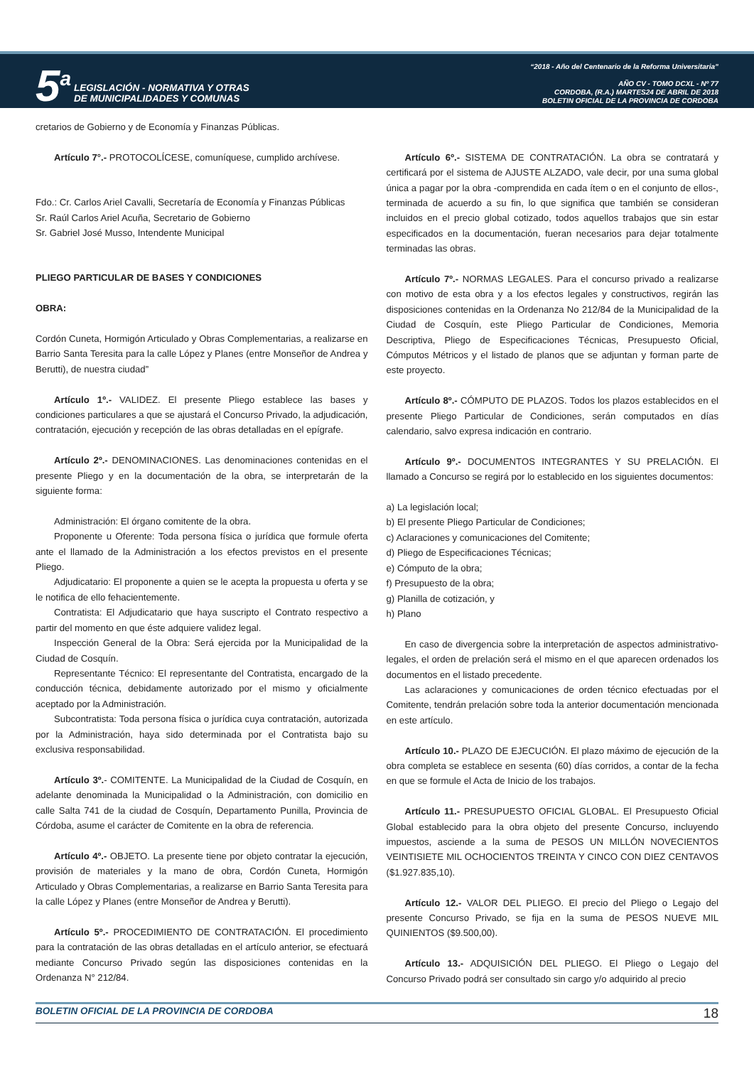5<sup>a</sup>
LEGISLACIÓN - NORMATIVA Y OTRAS
DE MUNICIPALIDADES Y COMUNAS
“2018 - Año del Centenario de la Reforma Universitaria”
AÑO CV - TOMO DCXL - Nº 77
CORDOBA, (R.A.) MARTES24 DE ABRIL DE 2018
BOLETIN OFICIAL DE LA PROVINCIA DE CORDOBA
cretarios de Gobierno y de Economía y Finanzas Públicas.
Artículo 7°.- PROTOCOLÍCESE, comuníquese, cumplido archívese.
Fdo.: Cr. Carlos Ariel Cavalli, Secretaría de Economía y Finanzas Públicas
Sr. Raúl Carlos Ariel Acuña, Secretario de Gobierno
Sr. Gabriel José Musso, Intendente Municipal
PLIEGO PARTICULAR DE BASES Y CONDICIONES
OBRA:
Cordón Cuneta, Hormigón Articulado y Obras Complementarias, a realizarse en Barrio Santa Teresita para la calle López y Planes (entre Monseñor de Andrea y Berutti), de nuestra ciudad”
Artículo 1º.- VALIDEZ. El presente Pliego establece las bases y condiciones particulares a que se ajustará el Concurso Privado, la adjudicación, contratación, ejecución y recepción de las obras detalladas en el epígrafe.
Artículo 2º.- DENOMINACIONES. Las denominaciones contenidas en el presente Pliego y en la documentación de la obra, se interpretarán de la siguiente forma:
Administración: El órgano comitente de la obra.
Proponente u Oferente: Toda persona física o jurídica que formule oferta ante el llamado de la Administración a los efectos previstos en el presente Pliego.
Adjudicatario: El proponente a quien se le acepta la propuesta u oferta y se le notifica de ello fehacientemente.
Contratista: El Adjudicatario que haya suscripto el Contrato respectivo a partir del momento en que éste adquiere validez legal.
Inspección General de la Obra: Será ejercida por la Municipalidad de la Ciudad de Cosquín.
Representante Técnico: El representante del Contratista, encargado de la conducción técnica, debidamente autorizado por el mismo y oficialmente aceptado por la Administración.
Subcontratista: Toda persona física o jurídica cuya contratación, autorizada por la Administración, haya sido determinada por el Contratista bajo su exclusiva responsabilidad.
Artículo 3º.- COMITENTE. La Municipalidad de la Ciudad de Cosquín, en adelante denominada la Municipalidad o la Administración, con domicilio en calle Salta 741 de la ciudad de Cosquín, Departamento Punilla, Provincia de Córdoba, asume el carácter de Comitente en la obra de referencia.
Artículo 4º.- OBJETO. La presente tiene por objeto contratar la ejecución, provisión de materiales y la mano de obra, Cordón Cuneta, Hormigón Articulado y Obras Complementarias, a realizarse en Barrio Santa Teresita para la calle López y Planes (entre Monseñor de Andrea y Berutti).
Artículo 5º.- PROCEDIMIENTO DE CONTRATACIÓN. El procedimiento para la contratación de las obras detalladas en el artículo anterior, se efectuará mediante Concurso Privado según las disposiciones contenidas en la Ordenanza N° 212/84.
Artículo 6º.- SISTEMA DE CONTRATACIÓN. La obra se contratará y certificará por el sistema de AJUSTE ALZADO, vale decir, por una suma global única a pagar por la obra -comprendida en cada ítem o en el conjunto de ellos-, terminada de acuerdo a su fin, lo que significa que también se consideran incluidos en el precio global cotizado, todos aquellos trabajos que sin estar especificados en la documentación, fueran necesarios para dejar totalmente terminadas las obras.
Artículo 7º.- NORMAS LEGALES. Para el concurso privado a realizarse con motivo de esta obra y a los efectos legales y constructivos, regirán las disposiciones contenidas en la Ordenanza No 212/84 de la Municipalidad de la Ciudad de Cosquín, este Pliego Particular de Condiciones, Memoria Descriptiva, Pliego de Especificaciones Técnicas, Presupuesto Oficial, Cómputos Métricos y el listado de planos que se adjuntan y forman parte de este proyecto.
Artículo 8º.- CÓMPUTO DE PLAZOS. Todos los plazos establecidos en el presente Pliego Particular de Condiciones, serán computados en días calendario, salvo expresa indicación en contrario.
Artículo 9º.- DOCUMENTOS INTEGRANTES Y SU PRELACIÓN. El llamado a Concurso se regirá por lo establecido en los siguientes documentos:
a) La legislación local;
b) El presente Pliego Particular de Condiciones;
c) Aclaraciones y comunicaciones del Comitente;
d) Pliego de Especificaciones Técnicas;
e) Cómputo de la obra;
f) Presupuesto de la obra;
g) Planilla de cotización, y
h) Plano
En caso de divergencia sobre la interpretación de aspectos administrativo-legales, el orden de prelación será el mismo en el que aparecen ordenados los documentos en el listado precedente.
Las aclaraciones y comunicaciones de orden técnico efectuadas por el Comitente, tendrán prelación sobre toda la anterior documentación mencionada en este artículo.
Artículo 10.- PLAZO DE EJECUCIÓN. El plazo máximo de ejecución de la obra completa se establece en sesenta (60) días corridos, a contar de la fecha en que se formule el Acta de Inicio de los trabajos.
Artículo 11.- PRESUPUESTO OFICIAL GLOBAL. El Presupuesto Oficial Global establecido para la obra objeto del presente Concurso, incluyendo impuestos, asciende a la suma de PESOS UN MILLÓN NOVECIENTOS VEINTISIETE MIL OCHOCIENTOS TREINTA Y CINCO CON DIEZ CENTAVOS ($1.927.835,10).
Artículo 12.- VALOR DEL PLIEGO. El precio del Pliego o Legajo del presente Concurso Privado, se fija en la suma de PESOS NUEVE MIL QUINIENTOS ($9.500,00).
Artículo 13.- ADQUISICIÓN DEL PLIEGO. El Pliego o Legajo del Concurso Privado podrá ser consultado sin cargo y/o adquirido al precio
BOLETIN OFICIAL DE LA PROVINCIA DE CORDOBA 18